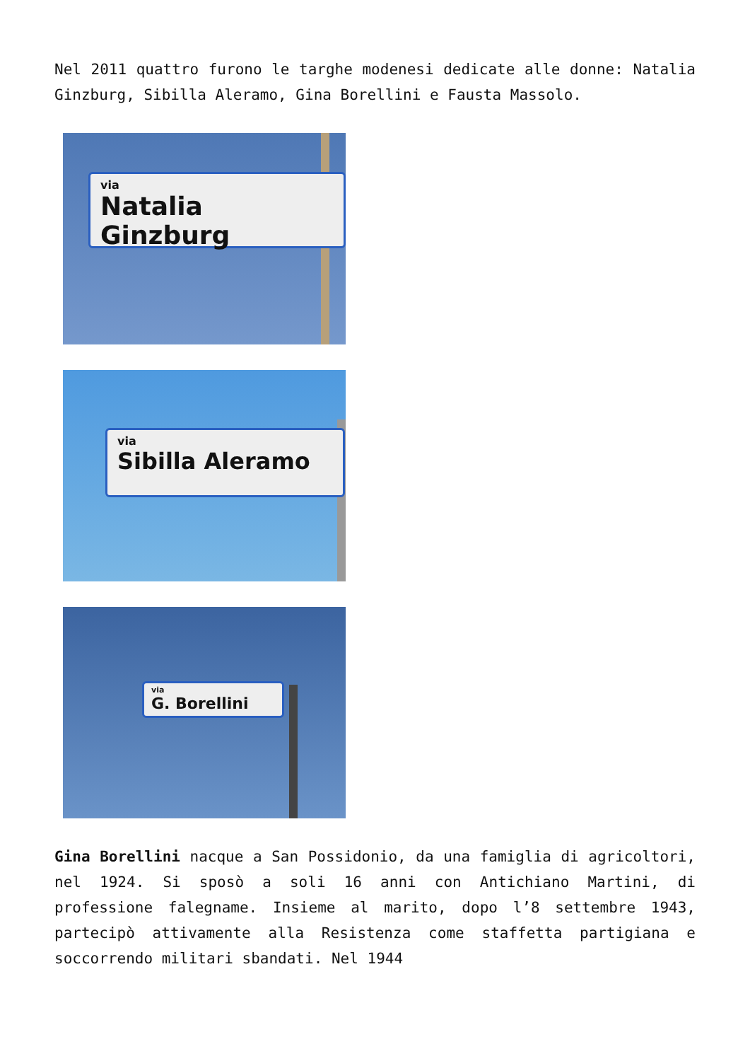Nel 2011 quattro furono le targhe modenesi dedicate alle donne: Natalia Ginzburg, Sibilla Aleramo, Gina Borellini e Fausta Massolo.
via
Natalia Ginzburg
via
Sibilla Aleramo
via
G. Borellini
Gina Borellini nacque a San Possidonio, da una famiglia di agricoltori, nel 1924. Si sposò a soli 16 anni con Antichiano Martini, di professione falegname. Insieme al marito, dopo l’8 settembre 1943, partecipò attivamente alla Resistenza come staffetta partigiana e soccorrendo militari sbandati. Nel 1944